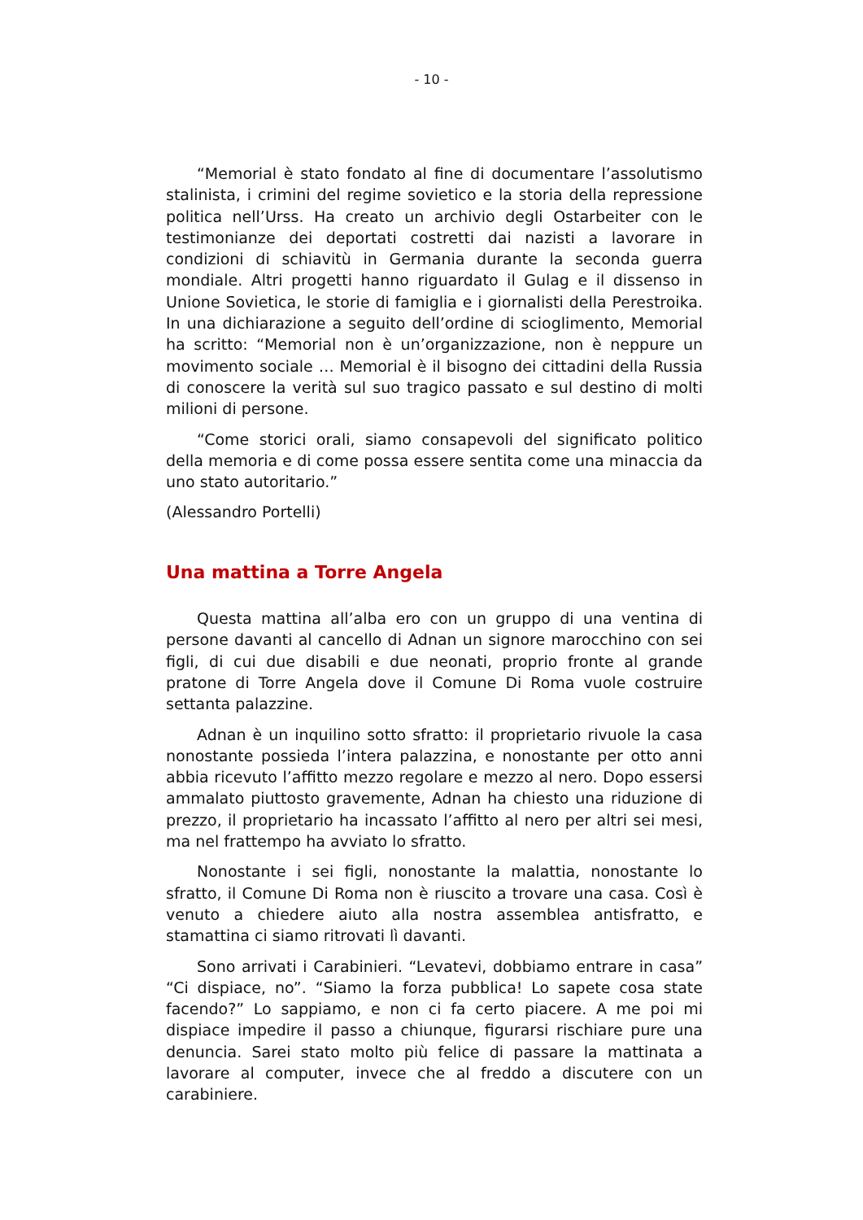- 10 -
“Memorial è stato fondato al fine di documentare l’assolutismo stalinista, i crimini del regime sovietico e la storia della repressione politica nell’Urss. Ha creato un archivio degli Ostarbeiter con le testimonianze dei deportati costretti dai nazisti a lavorare in condizioni di schiavitù in Germania durante la seconda guerra mondiale. Altri progetti hanno riguardato il Gulag e il dissenso in Unione Sovietica, le storie di famiglia e i giornalisti della Perestroika. In una dichiarazione a seguito dell’ordine di scioglimento, Memorial ha scritto: “Memorial non è un’organizzazione, non è neppure un movimento sociale … Memorial è il bisogno dei cittadini della Russia di conoscere la verità sul suo tragico passato e sul destino di molti milioni di persone.
“Come storici orali, siamo consapevoli del significato politico della memoria e di come possa essere sentita come una minaccia da uno stato autoritario.”
(Alessandro Portelli)
Una mattina a Torre Angela
Questa mattina all’alba ero con un gruppo di una ventina di persone davanti al cancello di Adnan un signore marocchino con sei figli, di cui due disabili e due neonati, proprio fronte al grande pratone di Torre Angela dove il Comune Di Roma vuole costruire settanta palazzine.
Adnan è un inquilino sotto sfratto: il proprietario rivuole la casa nonostante possieda l’intera palazzina, e nonostante per otto anni abbia ricevuto l’affitto mezzo regolare e mezzo al nero. Dopo essersi ammalato piuttosto gravemente, Adnan ha chiesto una riduzione di prezzo, il proprietario ha incassato l’affitto al nero per altri sei mesi, ma nel frattempo ha avviato lo sfratto.
Nonostante i sei figli, nonostante la malattia, nonostante lo sfratto, il Comune Di Roma non è riuscito a trovare una casa. Così è venuto a chiedere aiuto alla nostra assemblea antisfratto, e stamattina ci siamo ritrovati lì davanti.
Sono arrivati i Carabinieri. “Levatevi, dobbiamo entrare in casa” “Ci dispiace, no”. “Siamo la forza pubblica! Lo sapete cosa state facendo?” Lo sappiamo, e non ci fa certo piacere. A me poi mi dispiace impedire il passo a chiunque, figurarsi rischiare pure una denuncia. Sarei stato molto più felice di passare la mattinata a lavorare al computer, invece che al freddo a discutere con un carabiniere.